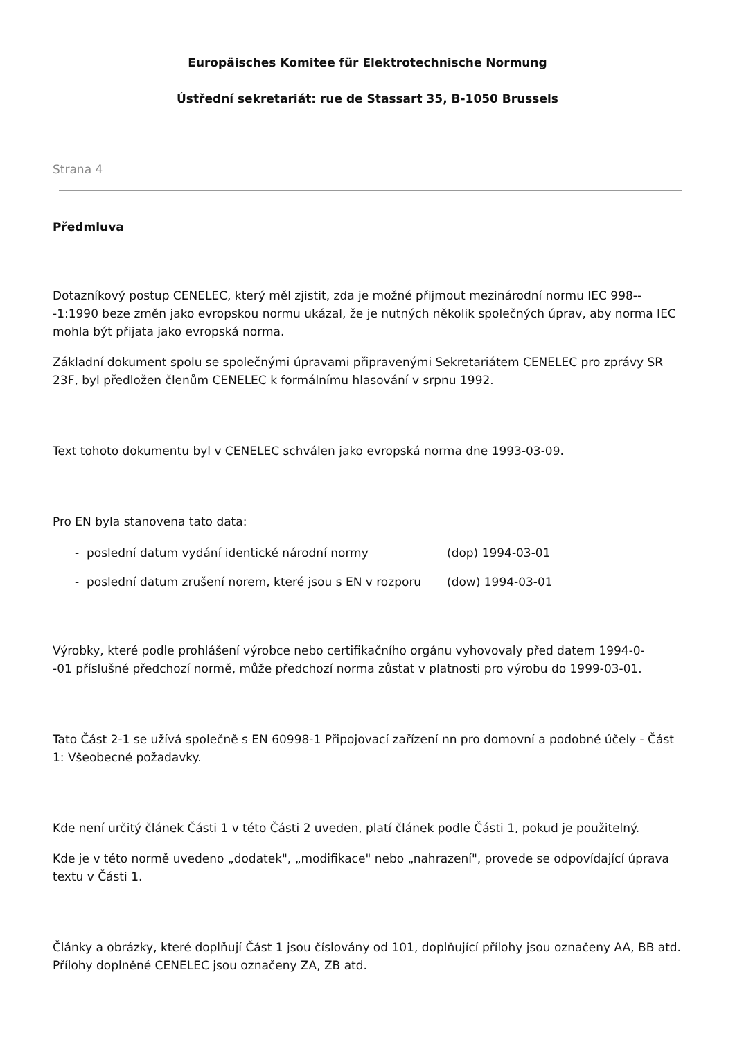Europäisches Komitee für Elektrotechnische Normung
Ústřední sekretariát: rue de Stassart 35, B-1050 Brussels
Strana 4
Předmluva
Dotazníkový postup CENELEC, který měl zjistit, zda je možné přijmout mezinárodní normu IEC 998--
-1:1990 beze změn jako evropskou normu ukázal, že je nutných několik společných úprav, aby norma IEC mohla být přijata jako evropská norma.
Základní dokument spolu se společnými úpravami připravenými Sekretariátem CENELEC pro zprávy SR 23F, byl předložen členům CENELEC k formálnímu hlasování v srpnu 1992.
Text tohoto dokumentu byl v CENELEC schválen jako evropská norma dne 1993-03-09.
Pro EN byla stanovena tato data:
- poslední datum vydání identické národní normy (dop) 1994-03-01
- poslední datum zrušení norem, které jsou s EN v rozporu (dow) 1994-03-01
Výrobky, které podle prohlášení výrobce nebo certifikačního orgánu vyhovovaly před datem 1994-0-
-01 příslušné předchozí normě, může předchozí norma zůstat v platnosti pro výrobu do 1999-03-01.
Tato Část 2-1 se užívá společně s EN 60998-1 Připojovací zařízení nn pro domovní a podobné účely - Část 1: Všeobecné požadavky.
Kde není určitý článek Části 1 v této Části 2 uveden, platí článek podle Části 1, pokud je použitelný.
Kde je v této normě uvedeno „dodatek", „modifikace" nebo „nahrazení", provede se odpovídající úprava textu v Části 1.
Články a obrázky, které doplňují Část 1 jsou číslovány od 101, doplňující přílohy jsou označeny AA, BB atd. Přílohy doplněné CENELEC jsou označeny ZA, ZB atd.